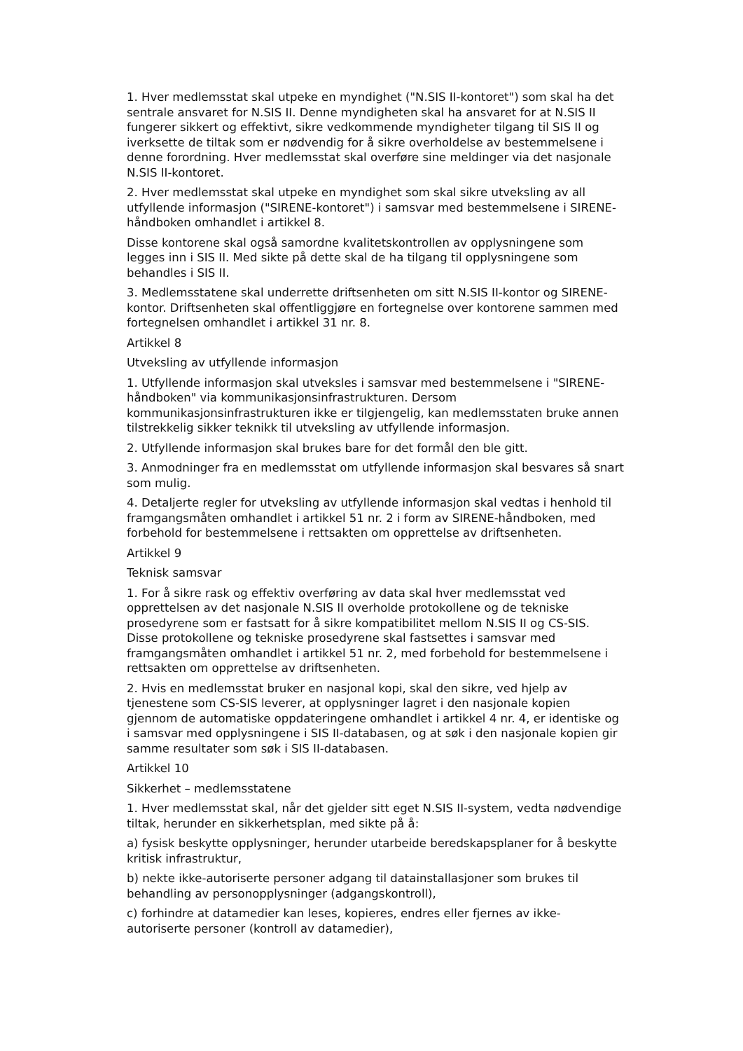1. Hver medlemsstat skal utpeke en myndighet ("N.SIS II-kontoret") som skal ha det sentrale ansvaret for N.SIS II. Denne myndigheten skal ha ansvaret for at N.SIS II fungerer sikkert og effektivt, sikre vedkommende myndigheter tilgang til SIS II og iverksette de tiltak som er nødvendig for å sikre overholdelse av bestemmelsene i denne forordning. Hver medlemsstat skal overføre sine meldinger via det nasjonale N.SIS II-kontoret.
2. Hver medlemsstat skal utpeke en myndighet som skal sikre utveksling av all utfyllende informasjon ("SIRENE-kontoret") i samsvar med bestemmelsene i SIRENE-håndboken omhandlet i artikkel 8.
Disse kontorene skal også samordne kvalitetskontrollen av opplysningene som legges inn i SIS II. Med sikte på dette skal de ha tilgang til opplysningene som behandles i SIS II.
3. Medlemsstatene skal underrette driftsenheten om sitt N.SIS II-kontor og SIRENE-kontor. Driftsenheten skal offentliggjøre en fortegnelse over kontorene sammen med fortegnelsen omhandlet i artikkel 31 nr. 8.
Artikkel 8
Utveksling av utfyllende informasjon
1. Utfyllende informasjon skal utveksles i samsvar med bestemmelsene i "SIRENE-håndboken" via kommunikasjonsinfrastrukturen. Dersom kommunikasjonsinfrastrukturen ikke er tilgjengelig, kan medlemsstaten bruke annen tilstrekkelig sikker teknikk til utveksling av utfyllende informasjon.
2. Utfyllende informasjon skal brukes bare for det formål den ble gitt.
3. Anmodninger fra en medlemsstat om utfyllende informasjon skal besvares så snart som mulig.
4. Detaljerte regler for utveksling av utfyllende informasjon skal vedtas i henhold til framgangsmåten omhandlet i artikkel 51 nr. 2 i form av SIRENE-håndboken, med forbehold for bestemmelsene i rettsakten om opprettelse av driftsenheten.
Artikkel 9
Teknisk samsvar
1. For å sikre rask og effektiv overføring av data skal hver medlemsstat ved opprettelsen av det nasjonale N.SIS II overholde protokollene og de tekniske prosedyrene som er fastsatt for å sikre kompatibilitet mellom N.SIS II og CS-SIS. Disse protokollene og tekniske prosedyrene skal fastsettes i samsvar med framgangsmåten omhandlet i artikkel 51 nr. 2, med forbehold for bestemmelsene i rettsakten om opprettelse av driftsenheten.
2. Hvis en medlemsstat bruker en nasjonal kopi, skal den sikre, ved hjelp av tjenestene som CS-SIS leverer, at opplysninger lagret i den nasjonale kopien gjennom de automatiske oppdateringene omhandlet i artikkel 4 nr. 4, er identiske og i samsvar med opplysningene i SIS II-databasen, og at søk i den nasjonale kopien gir samme resultater som søk i SIS II-databasen.
Artikkel 10
Sikkerhet – medlemsstatene
1. Hver medlemsstat skal, når det gjelder sitt eget N.SIS II-system, vedta nødvendige tiltak, herunder en sikkerhetsplan, med sikte på å:
a) fysisk beskytte opplysninger, herunder utarbeide beredskapsplaner for å beskytte kritisk infrastruktur,
b) nekte ikke-autoriserte personer adgang til datainstallasjoner som brukes til behandling av personopplysninger (adgangskontroll),
c) forhindre at datamedier kan leses, kopieres, endres eller fjernes av ikke-autoriserte personer (kontroll av datamedier),